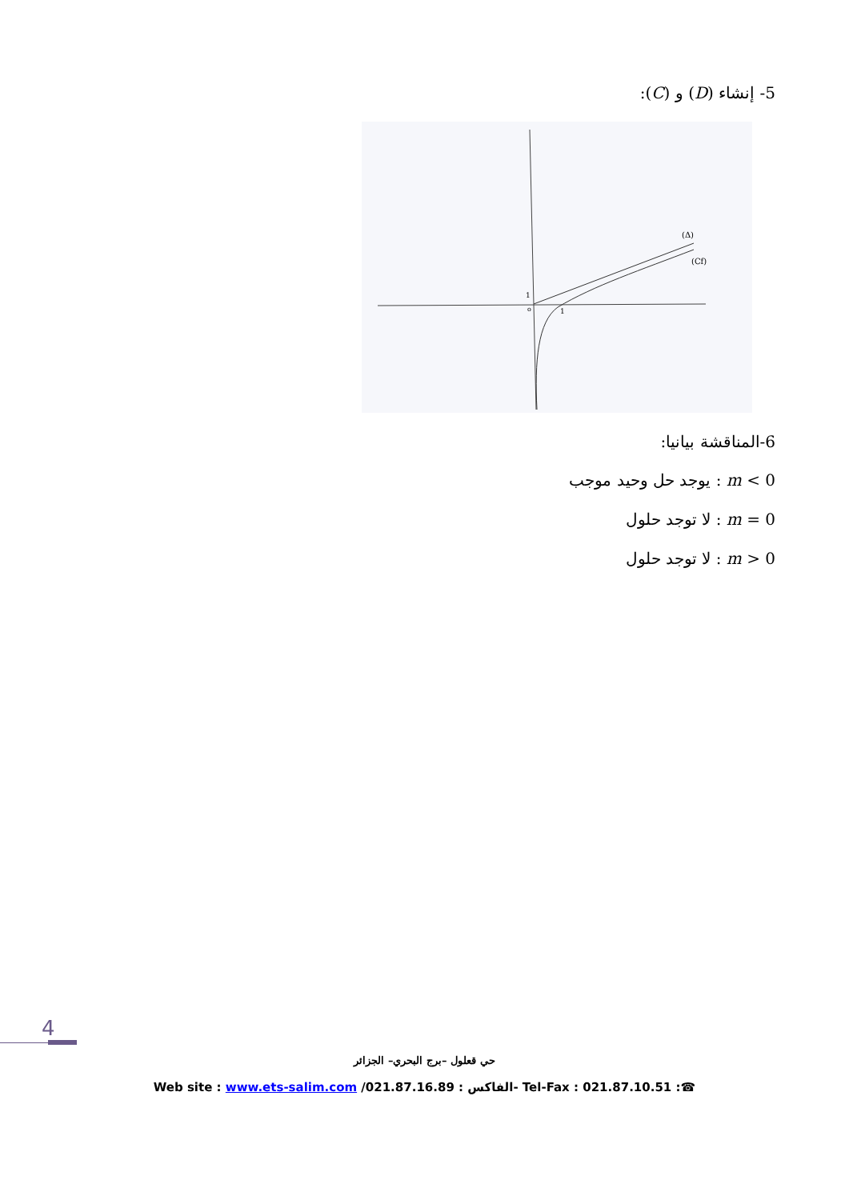5- إنشاء (D) و (C):
(Δ)
(Cf)
1
1
o
6-المناقشة بيانيا:
m < 0 : يوجد حل وحيد موجب
m = 0 : لا توجد حلول
m > 0 : لا توجد حلول
4
حي قعلول –برج البحري– الجزائر
Web site : www.ets-salim.com /021.87.16.89 : الفاكس- Tel-Fax : 021.87.10.51 :☎